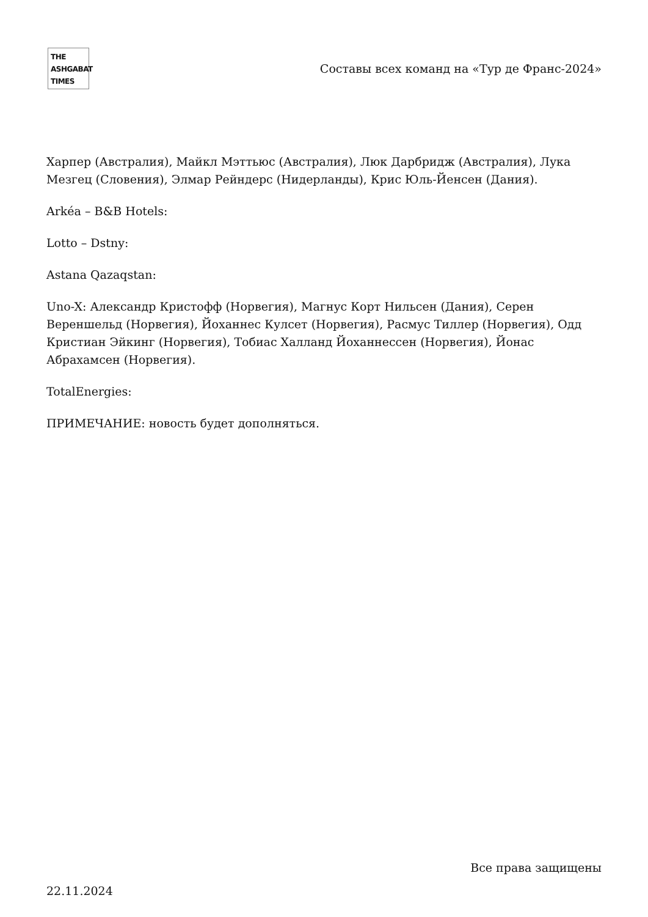THE
ASHGABAT
TIMES
Составы всех команд на «Тур де Франс-2024»
Харпер (Австралия), Майкл Мэттьюс (Австралия), Люк Дарбридж (Австралия), Лука Мезгец (Словения), Элмар Рейндерс (Нидерланды), Крис Юль-Йенсен (Дания).
Arkéa – B&B Hotels:
Lotto – Dstny:
Astana Qazaqstan:
Uno-X: Александр Кристофф (Норвегия), Магнус Корт Нильсен (Дания), Серен Вереншельд (Норвегия), Йоханнес Кулсет (Норвегия), Расмус Тиллер (Норвегия), Одд Кристиан Эйкинг (Норвегия), Тобиас Халланд Йоханнессен (Норвегия), Йонас Абрахамсен (Норвегия).
TotalEnergies:
ПРИМЕЧАНИЕ: новость будет дополняться.
Все права защищены
22.11.2024